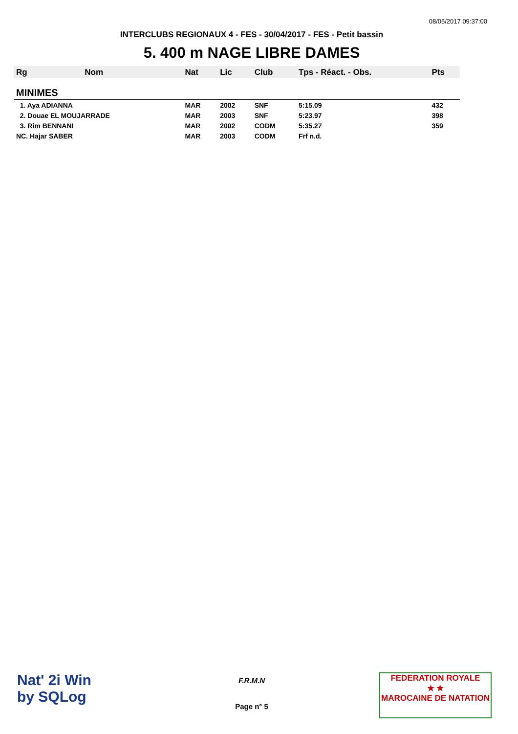08/05/2017 09:37:00
INTERCLUBS REGIONAUX 4 - FES - 30/04/2017 - FES - Petit bassin
5. 400 m NAGE LIBRE DAMES
| Rg | Nom | Nat | Lic | Club | Tps - Réact. - Obs. | Pts |
| --- | --- | --- | --- | --- | --- | --- |
| MINIMES | | | | | | |
| 1. Aya ADIANNA | | MAR | 2002 | SNF | 5:15.09 | 432 |
| 2. Douae EL MOUJARRADE | | MAR | 2003 | SNF | 5:23.97 | 398 |
| 3. Rim BENNANI | | MAR | 2002 | CODM | 5:35.27 | 359 |
| NC. Hajar SABER | | MAR | 2003 | CODM | Frf n.d. | |
Nat' 2i Win
by SQLog
F.R.M.N
Page n° 5
FEDERATION ROYALE
★ ★
MAROCAINE DE NATATION